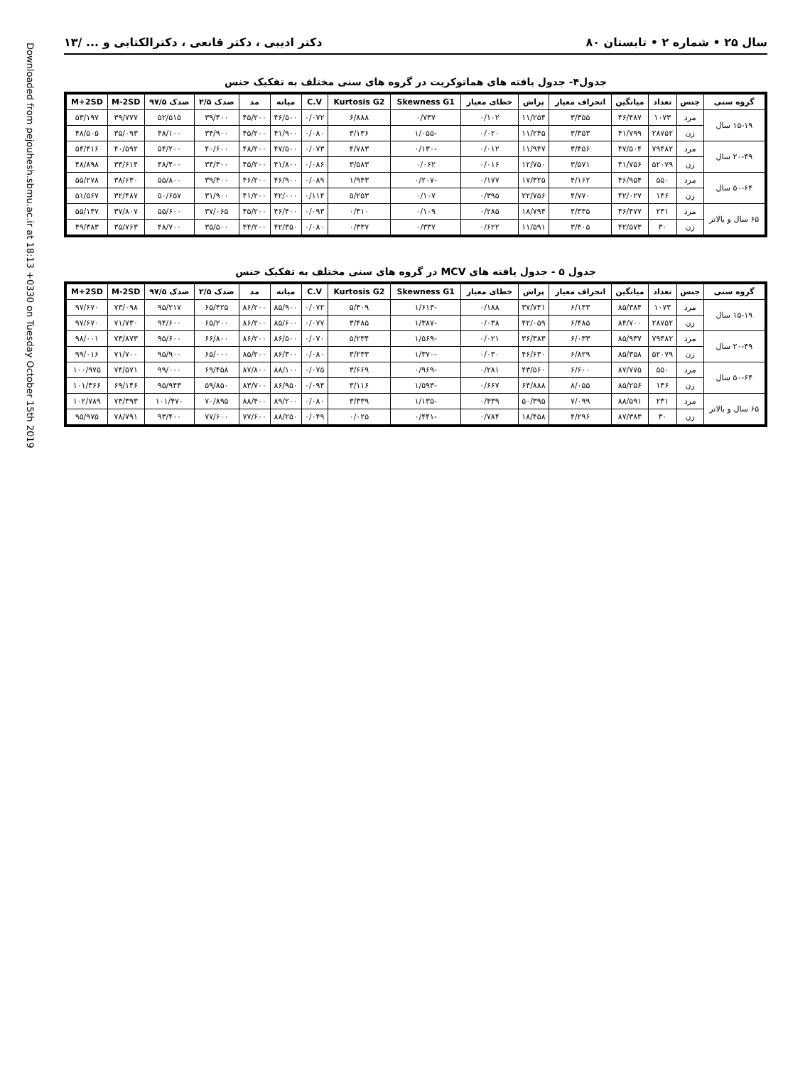Downloaded from pejouhesh.sbmu.ac.ir at 18:13 +0330 on Tuesday October 15th 2019
سال ۲۵ • شماره ۲ • تابستان ۸۰ دکتر ادیبی ، دکتر قانعی ، دکترالکتابی و ... /۱۳
جدول۴- جدول یافته های هماتوکریت در گروه های سنی مختلف به تفکیک جنس
| گروه سنی | جنس | تعداد | میانگین | انحراف معیار | پراش | خطای معیار | Skewness G1 | Kurtosis G2 | C.V | میانه | مد | صدک ۲/۵ | صدک ۹۷/۵ | M-2SD | M+2SD |
| --- | --- | --- | --- | --- | --- | --- | --- | --- | --- | --- | --- | --- | --- | --- | --- |
| ۱۵-۱۹ سال | مرد | ۱۰۷۳ | ۴۶/۴۸۷ | ۳/۳۵۵ | ۱۱/۲۵۴ | ۰/۱۰۲ | ۰/۷۳۷ | ۶/۸۸۸ | ۰/۰۷۲ | ۴۶/۵۰۰ | ۴۵/۲۰۰ | ۳۹/۴۰۰ | ۵۲/۵۱۵ | ۳۹/۷۷۷ | ۵۳/۱۹۷ |
| | زن | ۲۸۷۵۲ | ۴۱/۷۹۹ | ۳/۳۵۳ | ۱۱/۲۴۵ | ۰/۰۲۰ | -۱/۰۵۵ | ۳/۱۳۶ | ۰/۰۸۰ | ۴۱/۹۰۰ | ۴۵/۲۰۰ | ۳۴/۹۰۰ | ۴۸/۱۰۰ | ۳۵/۰۹۳ | ۴۸/۵۰۵ |
| ۲۰-۴۹ سال | مرد | ۷۹۴۸۲ | ۴۷/۵۰۴ | ۳/۴۵۶ | ۱۱/۹۴۷ | ۰/۰۱۲ | -۰/۱۳۰ | ۴/۷۸۳ | ۰/۰۷۳ | ۴۷/۵۰۰ | ۴۸/۲۰۰ | ۴۰/۶۰۰ | ۵۴/۲۰۰ | ۴۰/۵۹۲ | ۵۴/۴۱۶ |
| | زن | ۵۲۰۷۹ | ۴۱/۷۵۶ | ۳/۵۷۱ | ۱۲/۷۵۰ | ۰/۰۱۶ | ۰/۰۶۲ | ۳/۵۸۳ | ۰/۰۸۶ | ۴۱/۸۰۰ | ۴۵/۲۰۰ | ۳۴/۳۰۰ | ۴۸/۴۰۰ | ۳۴/۶۱۴ | ۴۸/۸۹۸ |
| ۵۰-۶۴ سال | مرد | ۵۵۰ | ۴۶/۹۵۴ | ۴/۱۶۲ | ۱۷/۳۲۵ | ۰/۱۷۷ | -۰/۲۰۷ | ۱/۹۴۳ | ۰/۰۸۹ | ۴۶/۹۰۰ | ۴۶/۲۰۰ | ۳۹/۴۰۰ | ۵۵/۸۰۰ | ۳۸/۶۳۰ | ۵۵/۲۷۸ |
| | زن | ۱۴۶ | ۴۲/۰۲۷ | ۴/۷۷۰ | ۲۲/۷۵۶ | ۰/۳۹۵ | ۰/۱۰۷ | ۵/۲۵۳ | ۰/۱۱۴ | ۴۲/۰۰۰ | ۴۱/۲۰۰ | ۳۱/۹۰۰ | ۵۰/۶۵۷ | ۳۲/۴۸۷ | ۵۱/۵۶۷ |
| ۶۵ سال و بالاتر | مرد | ۲۳۱ | ۴۶/۴۷۷ | ۴/۳۳۵ | ۱۸/۷۹۴ | ۰/۲۸۵ | ۰/۱۰۹ | ۰/۴۱۰ | ۰/۰۹۳ | ۴۶/۴۰۰ | ۴۵/۲۰۰ | ۳۷/۰۶۵ | ۵۵/۶۰۰ | ۳۷/۸۰۷ | ۵۵/۱۴۷ |
| | زن | ۳۰ | ۴۲/۵۷۳ | ۳/۴۰۵ | ۱۱/۵۹۱ | ۰/۶۲۲ | ۰/۳۳۷ | ۰/۳۳۷ | ۰/۰۸۰ | ۴۲/۳۵۰ | ۴۴/۲۰۰ | ۳۵/۵۰۰ | ۴۸/۷۰۰ | ۳۵/۷۶۳ | ۴۹/۳۸۳ |
جدول ۵ - جدول یافته های MCV در گروه های سنی مختلف به تفکیک جنس
| گروه سنی | جنس | تعداد | میانگین | انحراف معیار | پراش | خطای معیار | Skewness G1 | Kurtosis G2 | C.V | میانه | مد | صدک ۲/۵ | صدک ۹۷/۵ | M-2SD | M+2SD |
| --- | --- | --- | --- | --- | --- | --- | --- | --- | --- | --- | --- | --- | --- | --- | --- |
| ۱۵-۱۹ سال | مرد | ۱۰۷۳ | ۸۵/۳۸۴ | ۶/۱۴۳ | ۳۷/۷۴۱ | ۰/۱۸۸ | -۱/۶۱۳ | ۵/۴۰۹ | ۰/۰۷۲ | ۸۵/۹۰۰ | ۸۶/۲۰۰ | ۶۵/۴۲۵ | ۹۵/۲۱۷ | ۷۳/۰۹۸ | ۹۷/۶۷۰ |
| | زن | ۲۸۷۵۲ | ۸۴/۷۰۰ | ۶/۴۸۵ | ۴۲/۰۵۹ | ۰/۰۳۸ | -۱/۳۸۷ | ۳/۴۸۵ | ۰/۰۷۷ | ۸۵/۶۰۰ | ۸۶/۲۰۰ | ۶۵/۲۰۰ | ۹۴/۶۰۰ | ۷۱/۷۳۰ | ۹۷/۶۷۰ |
| ۲۰-۴۹ سال | مرد | ۷۹۴۸۲ | ۸۵/۹۳۷ | ۶/۰۳۳ | ۳۶/۳۸۳ | ۰/۰۲۱ | -۱/۵۶۹ | ۵/۲۳۴ | ۰/۰۷۰ | ۸۶/۵۰۰ | ۸۶/۲۰۰ | ۶۶/۸۰۰ | ۹۵/۶۰۰ | ۷۳/۸۷۳ | ۹۸/۰۰۱ |
| | زن | ۵۲۰۷۹ | ۸۵/۳۵۸ | ۶/۸۲۹ | ۴۶/۶۳۰ | ۰/۰۳۰ | -۱/۳۷۰ | ۳/۲۳۳ | ۰/۰۸۰ | ۸۶/۳۰۰ | ۸۵/۲۰۰ | ۶۵/۰۰۰ | ۹۵/۹۰۰ | ۷۱/۷۰۰ | ۹۹/۰۱۶ |
| ۵۰-۶۴ سال | مرد | ۵۵۰ | ۸۷/۷۷۵ | ۶/۶۰۰ | ۴۳/۵۶۰ | ۰/۲۸۱ | -۰/۹۶۹ | ۳/۶۶۹ | ۰/۰۷۵ | ۸۸/۱۰۰ | ۸۷/۸۰۰ | ۶۹/۴۵۸ | ۹۹/۰۰۰ | ۷۴/۵۷۱ | ۱۰۰/۹۷۵ |
| | زن | ۱۴۶ | ۸۵/۲۵۶ | ۸/۰۵۵ | ۶۴/۸۸۸ | ۰/۶۶۷ | -۱/۵۹۳ | ۳/۱۱۶ | ۰/۰۹۴ | ۸۶/۹۵۰ | ۸۳/۷۰۰ | ۵۹/۸۵۰ | ۹۵/۹۴۳ | ۶۹/۱۴۶ | ۱۰۱/۳۶۶ |
| ۶۵ سال و بالاتر | مرد | ۲۳۱ | ۸۸/۵۹۱ | ۷/۰۹۹ | ۵۰/۳۹۵ | ۰/۴۳۹ | -۱/۱۳۵ | ۳/۳۳۹ | ۰/۰۸۰ | ۸۹/۲۰۰ | ۸۸/۴۰۰ | ۷۰/۸۹۵ | ۱۰۱/۴۷۰ | ۷۴/۳۹۳ | ۱۰۲/۷۸۹ |
| | زن | ۳۰ | ۸۷/۳۸۳ | ۴/۲۹۶ | ۱۸/۴۵۸ | ۰/۷۸۴ | -۰/۴۴۱ | ۰/۰۲۵ | ۰/۰۴۹ | ۸۸/۲۵۰ | ۷۷/۶۰۰ | ۷۷/۶۰۰ | ۹۳/۴۰۰ | ۷۸/۷۹۱ | ۹۵/۹۷۵ |